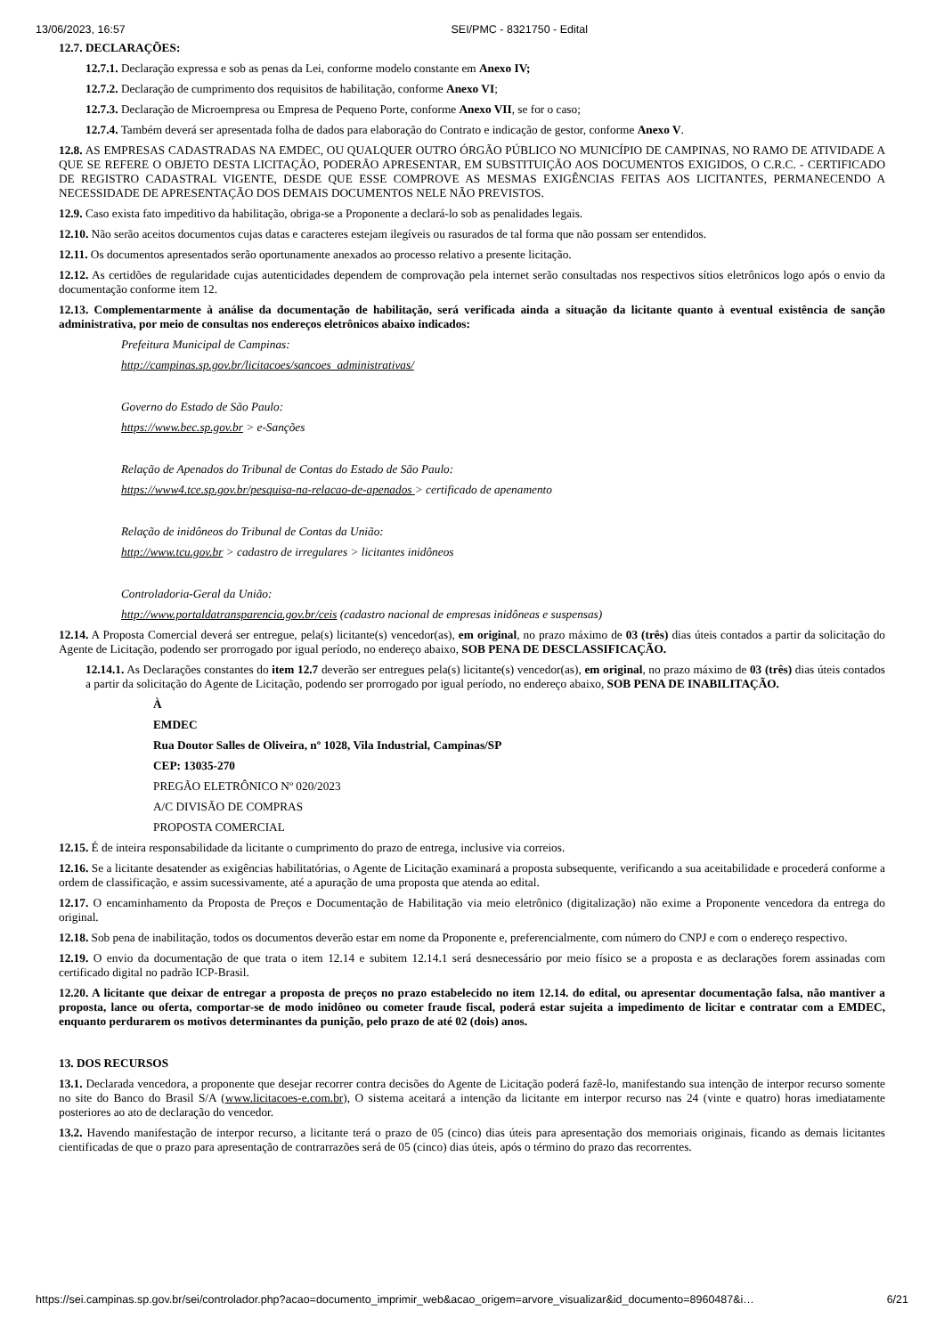13/06/2023, 16:57 SEI/PMC - 8321750 - Edital
12.7. DECLARAÇÕES:
12.7.1. Declaração expressa e sob as penas da Lei, conforme modelo constante em Anexo IV;
12.7.2. Declaração de cumprimento dos requisitos de habilitação, conforme Anexo VI;
12.7.3. Declaração de Microempresa ou Empresa de Pequeno Porte, conforme Anexo VII, se for o caso;
12.7.4. Também deverá ser apresentada folha de dados para elaboração do Contrato e indicação de gestor, conforme Anexo V.
12.8. AS EMPRESAS CADASTRADAS NA EMDEC, OU QUALQUER OUTRO ÓRGÃO PÚBLICO NO MUNICÍPIO DE CAMPINAS, NO RAMO DE ATIVIDADE A QUE SE REFERE O OBJETO DESTA LICITAÇÃO, PODERÃO APRESENTAR, EM SUBSTITUIÇÃO AOS DOCUMENTOS EXIGIDOS, O C.R.C. - CERTIFICADO DE REGISTRO CADASTRAL VIGENTE, DESDE QUE ESSE COMPROVE AS MESMAS EXIGÊNCIAS FEITAS AOS LICITANTES, PERMANECENDO A NECESSIDADE DE APRESENTAÇÃO DOS DEMAIS DOCUMENTOS NELE NÃO PREVISTOS.
12.9. Caso exista fato impeditivo da habilitação, obriga-se a Proponente a declará-lo sob as penalidades legais.
12.10. Não serão aceitos documentos cujas datas e caracteres estejam ilegíveis ou rasurados de tal forma que não possam ser entendidos.
12.11. Os documentos apresentados serão oportunamente anexados ao processo relativo a presente licitação.
12.12. As certidões de regularidade cujas autenticidades dependem de comprovação pela internet serão consultadas nos respectivos sítios eletrônicos logo após o envio da documentação conforme item 12.
12.13. Complementarmente à análise da documentação de habilitação, será verificada ainda a situação da licitante quanto à eventual existência de sanção administrativa, por meio de consultas nos endereços eletrônicos abaixo indicados:
Prefeitura Municipal de Campinas:
http://campinas.sp.gov.br/licitacoes/sancoes_administrativas/
Governo do Estado de São Paulo:
https://www.bec.sp.gov.br > e-Sanções
Relação de Apenados do Tribunal de Contas do Estado de São Paulo:
https://www4.tce.sp.gov.br/pesquisa-na-relacao-de-apenados > certificado de apenamento
Relação de inidôneos do Tribunal de Contas da União:
http://www.tcu.gov.br > cadastro de irregulares > licitantes inidôneos
Controladoria-Geral da União:
http://www.portaldatransparencia.gov.br/ceis (cadastro nacional de empresas inidôneas e suspensas)
12.14. A Proposta Comercial deverá ser entregue, pela(s) licitante(s) vencedor(as), em original, no prazo máximo de 03 (três) dias úteis contados a partir da solicitação do Agente de Licitação, podendo ser prorrogado por igual período, no endereço abaixo, SOB PENA DE DESCLASSIFICAÇÃO.
12.14.1. As Declarações constantes do item 12.7 deverão ser entregues pela(s) licitante(s) vencedor(as), em original, no prazo máximo de 03 (três) dias úteis contados a partir da solicitação do Agente de Licitação, podendo ser prorrogado por igual período, no endereço abaixo, SOB PENA DE INABILITAÇÃO.
À
EMDEC
Rua Doutor Salles de Oliveira, nº 1028, Vila Industrial, Campinas/SP
CEP: 13035-270
PREGÃO ELETRÔNICO Nº 020/2023
A/C DIVISÃO DE COMPRAS
PROPOSTA COMERCIAL
12.15. É de inteira responsabilidade da licitante o cumprimento do prazo de entrega, inclusive via correios.
12.16. Se a licitante desatender as exigências habilitatórias, o Agente de Licitação examinará a proposta subsequente, verificando a sua aceitabilidade e procederá conforme a ordem de classificação, e assim sucessivamente, até a apuração de uma proposta que atenda ao edital.
12.17. O encaminhamento da Proposta de Preços e Documentação de Habilitação via meio eletrônico (digitalização) não exime a Proponente vencedora da entrega do original.
12.18. Sob pena de inabilitação, todos os documentos deverão estar em nome da Proponente e, preferencialmente, com número do CNPJ e com o endereço respectivo.
12.19. O envio da documentação de que trata o item 12.14 e subitem 12.14.1 será desnecessário por meio físico se a proposta e as declarações forem assinadas com certificado digital no padrão ICP-Brasil.
12.20. A licitante que deixar de entregar a proposta de preços no prazo estabelecido no item 12.14. do edital, ou apresentar documentação falsa, não mantiver a proposta, lance ou oferta, comportar-se de modo inidôneo ou cometer fraude fiscal, poderá estar sujeita a impedimento de licitar e contratar com a EMDEC, enquanto perdurarem os motivos determinantes da punição, pelo prazo de até 02 (dois) anos.
13. DOS RECURSOS
13.1. Declarada vencedora, a proponente que desejar recorrer contra decisões do Agente de Licitação poderá fazê-lo, manifestando sua intenção de interpor recurso somente no site do Banco do Brasil S/A (www.licitacoes-e.com.br), O sistema aceitará a intenção da licitante em interpor recurso nas 24 (vinte e quatro) horas imediatamente posteriores ao ato de declaração do vencedor.
13.2. Havendo manifestação de interpor recurso, a licitante terá o prazo de 05 (cinco) dias úteis para apresentação dos memoriais originais, ficando as demais licitantes cientificadas de que o prazo para apresentação de contrarrazões será de 05 (cinco) dias úteis, após o término do prazo das recorrentes.
https://sei.campinas.sp.gov.br/sei/controlador.php?acao=documento_imprimir_web&acao_origem=arvore_visualizar&id_documento=8960487&i… 6/21